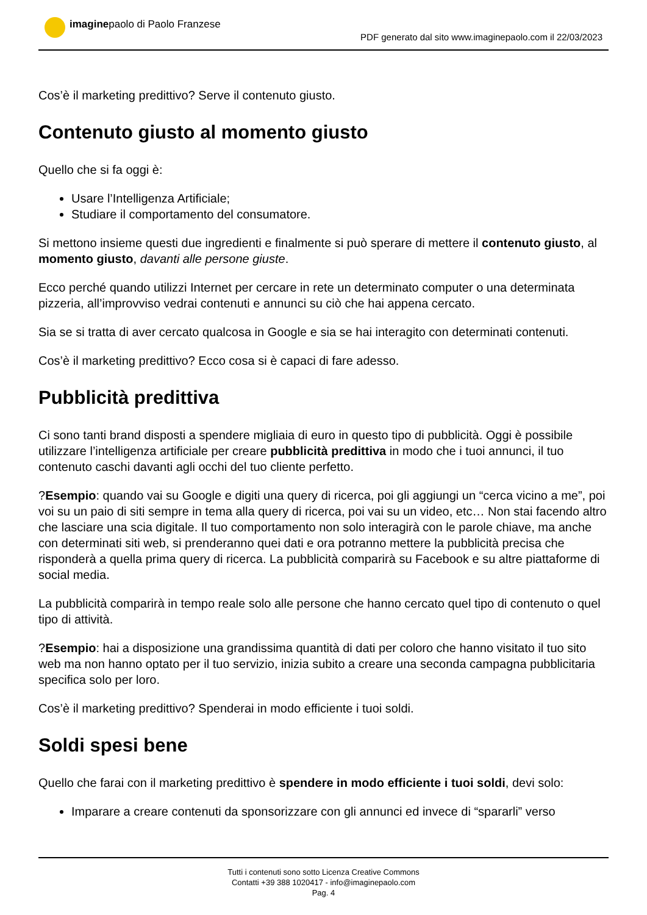imaginepaolo di Paolo Franzese
PDF generato dal sito www.imaginepaolo.com il 22/03/2023
Cos’è il marketing predittivo? Serve il contenuto giusto.
Contenuto giusto al momento giusto
Quello che si fa oggi è:
Usare l’Intelligenza Artificiale;
Studiare il comportamento del consumatore.
Si mettono insieme questi due ingredienti e finalmente si può sperare di mettere il contenuto giusto, al momento giusto, davanti alle persone giuste.
Ecco perché quando utilizzi Internet per cercare in rete un determinato computer o una determinata pizzeria, all’improvviso vedrai contenuti e annunci su ciò che hai appena cercato.
Sia se si tratta di aver cercato qualcosa in Google e sia se hai interagito con determinati contenuti.
Cos’è il marketing predittivo? Ecco cosa si è capaci di fare adesso.
Pubblicità predittiva
Ci sono tanti brand disposti a spendere migliaia di euro in questo tipo di pubblicità. Oggi è possibile utilizzare l’intelligenza artificiale per creare pubblicità predittiva in modo che i tuoi annunci, il tuo contenuto caschi davanti agli occhi del tuo cliente perfetto.
?Esempio: quando vai su Google e digiti una query di ricerca, poi gli aggiungi un “cerca vicino a me”, poi voi su un paio di siti sempre in tema alla query di ricerca, poi vai su un video, etc… Non stai facendo altro che lasciare una scia digitale. Il tuo comportamento non solo interagirà con le parole chiave, ma anche con determinati siti web, si prenderanno quei dati e ora potranno mettere la pubblicità precisa che risponderà a quella prima query di ricerca. La pubblicità comparirà su Facebook e su altre piattaforme di social media.
La pubblicità comparirà in tempo reale solo alle persone che hanno cercato quel tipo di contenuto o quel tipo di attività.
?Esempio: hai a disposizione una grandissima quantità di dati per coloro che hanno visitato il tuo sito web ma non hanno optato per il tuo servizio, inizia subito a creare una seconda campagna pubblicitaria specifica solo per loro.
Cos’è il marketing predittivo? Spenderai in modo efficiente i tuoi soldi.
Soldi spesi bene
Quello che farai con il marketing predittivo è spendere in modo efficiente i tuoi soldi, devi solo:
Imparare a creare contenuti da sponsorizzare con gli annunci ed invece di “spararli” verso
Tutti i contenuti sono sotto Licenza Creative Commons
Contatti +39 388 1020417 - info@imaginepaolo.com
Pag. 4